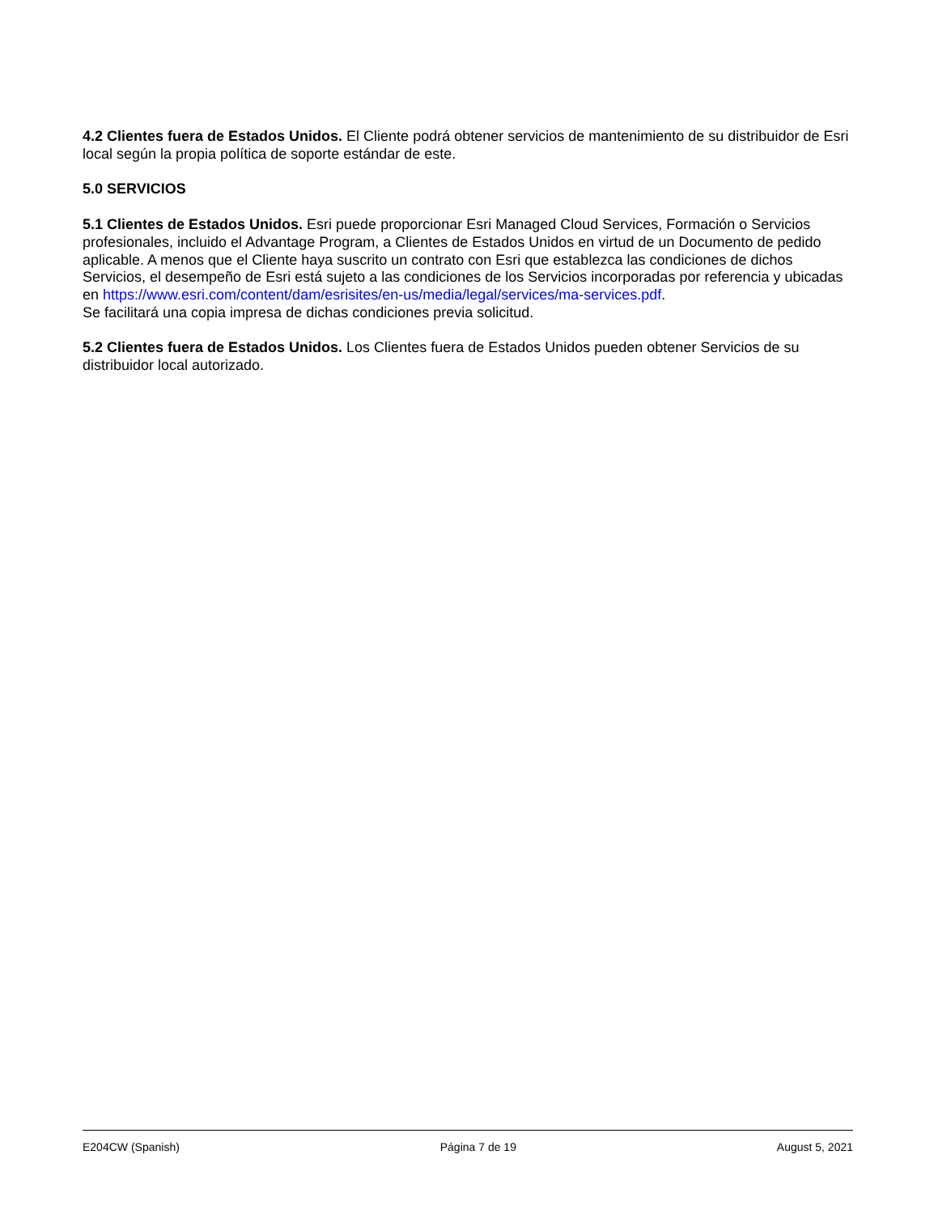4.2 Clientes fuera de Estados Unidos. El Cliente podrá obtener servicios de mantenimiento de su distribuidor de Esri local según la propia política de soporte estándar de este.
5.0 SERVICIOS
5.1 Clientes de Estados Unidos. Esri puede proporcionar Esri Managed Cloud Services, Formación o Servicios profesionales, incluido el Advantage Program, a Clientes de Estados Unidos en virtud de un Documento de pedido aplicable. A menos que el Cliente haya suscrito un contrato con Esri que establezca las condiciones de dichos Servicios, el desempeño de Esri está sujeto a las condiciones de los Servicios incorporadas por referencia y ubicadas en https://www.esri.com/content/dam/esrisites/en-us/media/legal/services/ma-services.pdf.
Se facilitará una copia impresa de dichas condiciones previa solicitud.
5.2 Clientes fuera de Estados Unidos. Los Clientes fuera de Estados Unidos pueden obtener Servicios de su distribuidor local autorizado.
E204CW (Spanish) Página 7 de 19 August 5, 2021